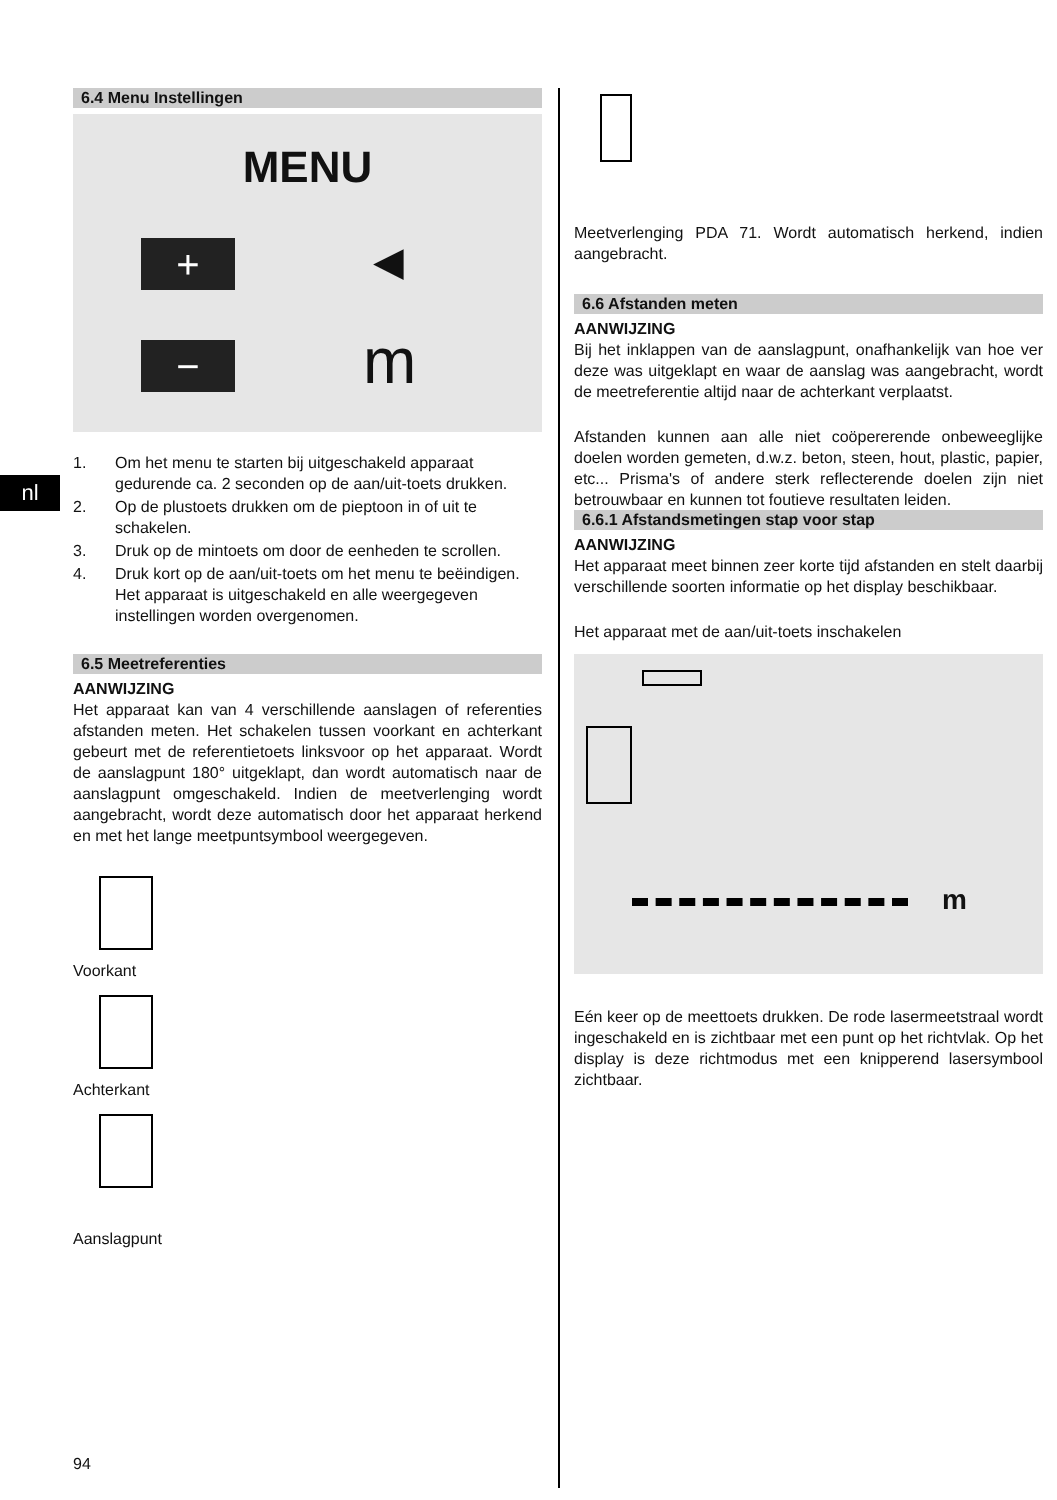nl
6.4 Menu Instellingen
MENU
+ ◀
− m
1. Om het menu te starten bij uitgeschakeld apparaat gedurende ca. 2 seconden op de aan/uit-toets drukken.
2. Op de plustoets drukken om de pieptoon in of uit te schakelen.
3. Druk op de mintoets om door de eenheden te scrollen.
4. Druk kort op de aan/uit-toets om het menu te beëindigen.
Het apparaat is uitgeschakeld en alle weergegeven instellingen worden overgenomen.
6.5 Meetreferenties
AANWIJZING
Het apparaat kan van 4 verschillende aanslagen of referenties afstanden meten. Het schakelen tussen voorkant en achterkant gebeurt met de referentietoets linksvoor op het apparaat. Wordt de aanslagpunt 180° uitgeklapt, dan wordt automatisch naar de aanslagpunt omgeschakeld. Indien de meetverlenging wordt aangebracht, wordt deze automatisch door het apparaat herkend en met het lange meetpuntsymbool weergegeven.
Voorkant
Achterkant
Aanslagpunt
Meetverlenging PDA 71. Wordt automatisch herkend, indien aangebracht.
6.6 Afstanden meten
AANWIJZING
Bij het inklappen van de aanslagpunt, onafhankelijk van hoe ver deze was uitgeklapt en waar de aanslag was aangebracht, wordt de meetreferentie altijd naar de achterkant verplaatst.
Afstanden kunnen aan alle niet coöpererende onbeweeglijke doelen worden gemeten, d.w.z. beton, steen, hout, plastic, papier, etc... Prisma's of andere sterk reflecterende doelen zijn niet betrouwbaar en kunnen tot foutieve resultaten leiden.
6.6.1 Afstandsmetingen stap voor stap
AANWIJZING
Het apparaat meet binnen zeer korte tijd afstanden en stelt daarbij verschillende soorten informatie op het display beschikbaar.
Het apparaat met de aan/uit-toets inschakelen
m
Eén keer op de meettoets drukken. De rode lasermeetstraal wordt ingeschakeld en is zichtbaar met een punt op het richtvlak. Op het display is deze richtmodus met een knipperend lasersymbool zichtbaar.
94